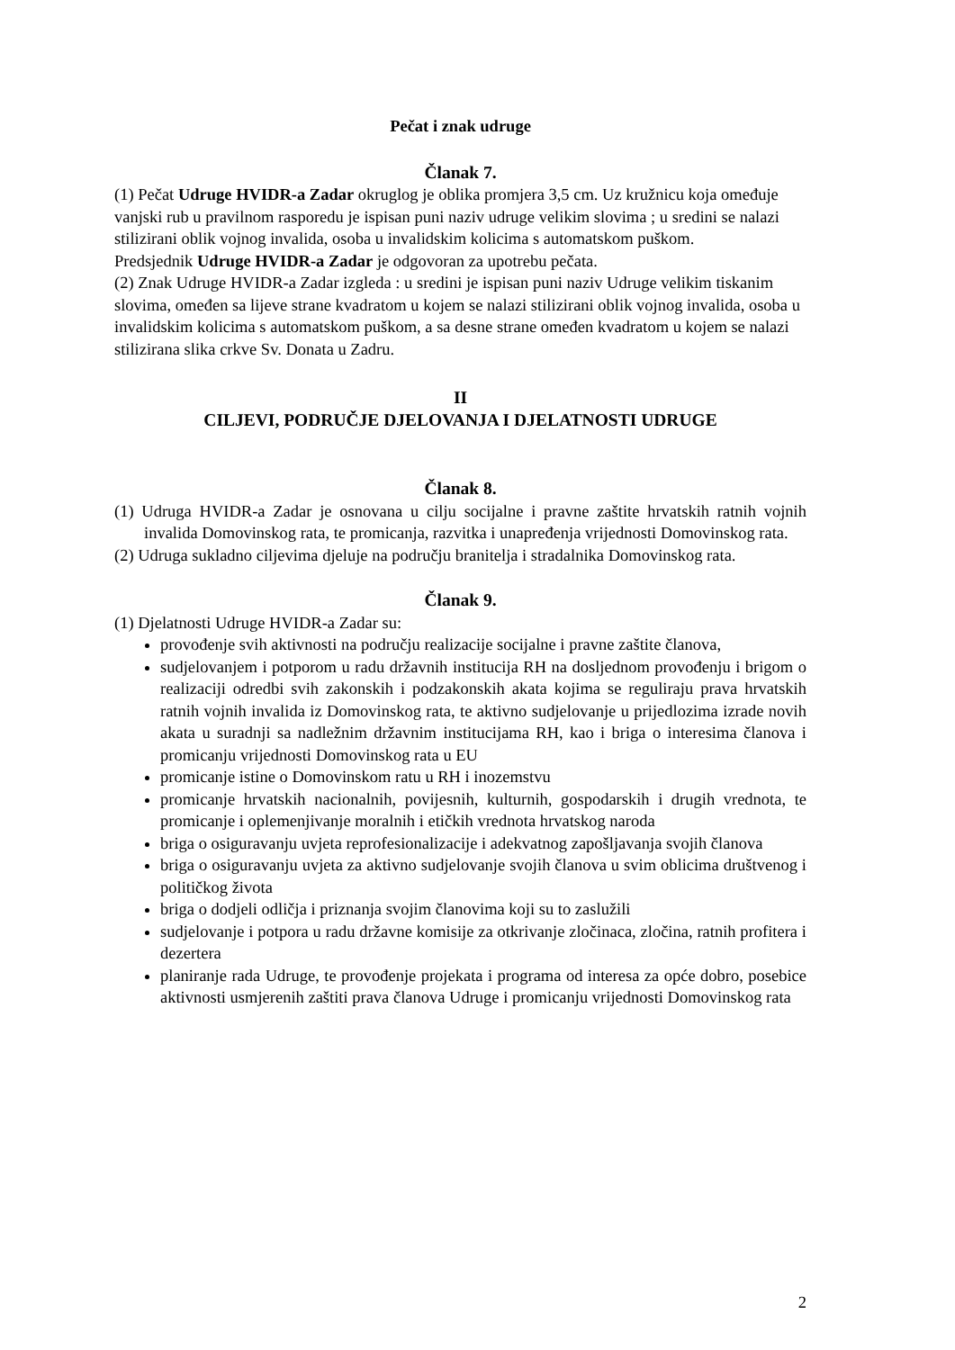Pečat i znak udruge
Članak 7.
(1) Pečat Udruge HVIDR-a Zadar okruglog je oblika promjera 3,5 cm. Uz kružnicu koja omeđuje vanjski rub u pravilnom rasporedu je ispisan puni naziv udruge velikim slovima ; u sredini se nalazi stilizirani oblik vojnog invalida, osoba u invalidskim kolicima s automatskom puškom.
Predsjednik Udruge HVIDR-a Zadar je odgovoran za upotrebu pečata.
(2) Znak Udruge HVIDR-a Zadar izgleda : u sredini je ispisan puni naziv Udruge velikim tiskanim slovima, omeđen sa lijeve strane kvadratom u kojem se nalazi stilizirani oblik vojnog invalida, osoba u invalidskim kolicima s automatskom puškom, a sa desne strane omeđen kvadratom u kojem se nalazi stilizirana slika crkve Sv. Donata u Zadru.
II
CILJEVI, PODRUČJE DJELOVANJA I DJELATNOSTI UDRUGE
Članak 8.
(1) Udruga HVIDR-a Zadar je osnovana u cilju socijalne i pravne zaštite hrvatskih ratnih vojnih invalida Domovinskog rata, te promicanja, razvitka i unapređenja vrijednosti Domovinskog rata.
(2) Udruga sukladno ciljevima djeluje na području branitelja i stradalnika Domovinskog rata.
Članak 9.
(1) Djelatnosti Udruge HVIDR-a Zadar su:
provođenje svih aktivnosti na području realizacije socijalne i pravne zaštite članova,
sudjelovanjem i potporom u radu državnih institucija RH na dosljednom provođenju i brigom o realizaciji odredbi svih zakonskih i podzakonskih akata kojima se reguliraju prava hrvatskih ratnih vojnih invalida iz Domovinskog rata, te aktivno sudjelovanje u prijedlozima izrade novih akata u suradnji sa nadležnim državnim institucijama RH, kao i briga o interesima članova i promicanju vrijednosti Domovinskog rata u EU
promicanje istine o Domovinskom ratu u RH i inozemstvu
promicanje hrvatskih nacionalnih, povijesnih, kulturnih, gospodarskih i drugih vrednota, te promicanje i oplemenjivanje moralnih i etičkih vrednota hrvatskog naroda
briga o osiguravanju uvjeta reprofesionalizacije i adekvatnog zapošljavanja svojih članova
briga o osiguravanju uvjeta za aktivno sudjelovanje svojih članova u svim oblicima društvenog i političkog života
briga o dodjeli odličja i priznanja svojim članovima koji su to zaslužili
sudjelovanje i potpora u radu državne komisije za otkrivanje zločinaca, zločina, ratnih profitera i dezertera
planiranje rada Udruge, te provođenje projekata i programa od interesa za opće dobro, posebice aktivnosti usmjerenih zaštiti prava članova Udruge i promicanju vrijednosti Domovinskog rata
2